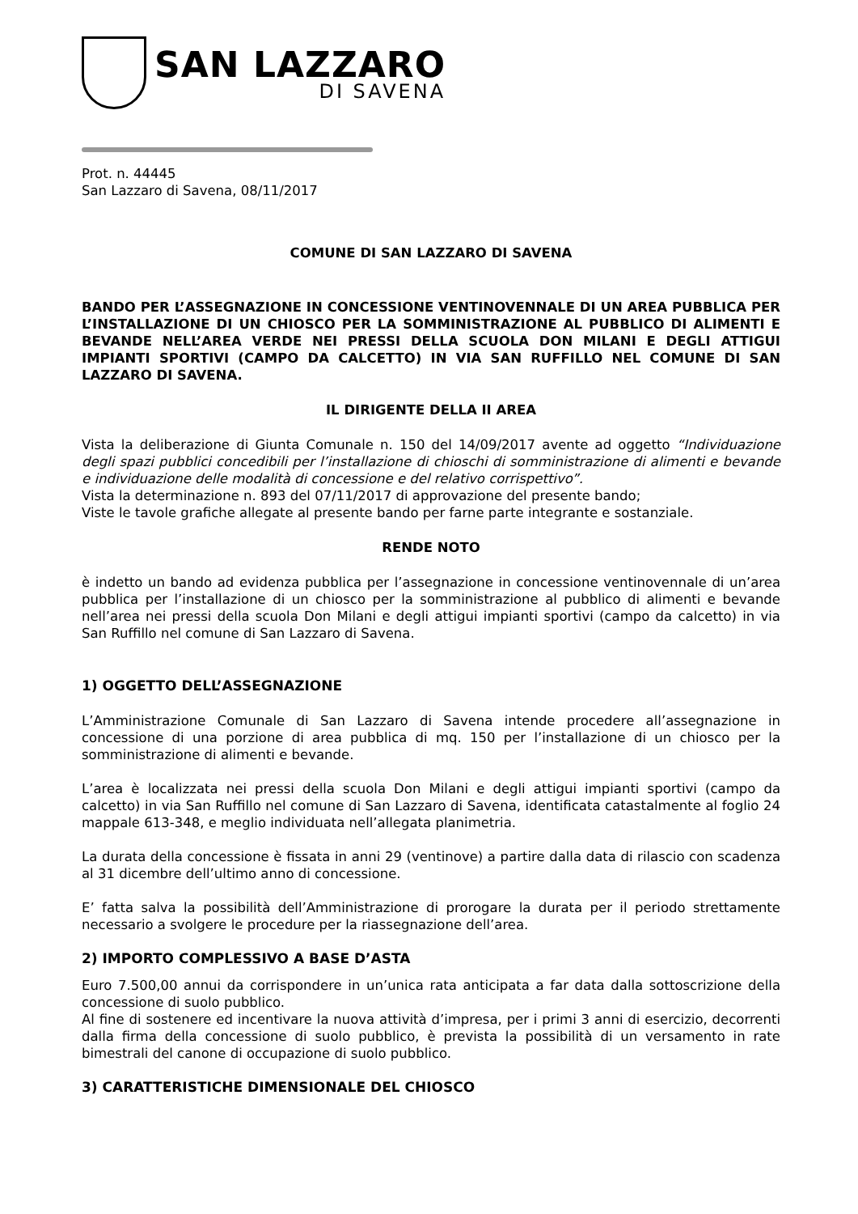SAN LAZZARO
DI SAVENA
Prot. n. 44445
San Lazzaro di Savena, 08/11/2017
COMUNE DI SAN LAZZARO DI SAVENA
BANDO PER L’ASSEGNAZIONE IN CONCESSIONE VENTINOVENNALE DI UN AREA PUBBLICA PER L’INSTALLAZIONE DI UN CHIOSCO PER LA SOMMINISTRAZIONE AL PUBBLICO DI ALIMENTI E BEVANDE NELL’AREA VERDE NEI PRESSI DELLA SCUOLA DON MILANI E DEGLI ATTIGUI IMPIANTI SPORTIVI (CAMPO DA CALCETTO) IN VIA SAN RUFFILLO NEL COMUNE DI SAN LAZZARO DI SAVENA.
IL DIRIGENTE DELLA II AREA
Vista la deliberazione di Giunta Comunale n. 150 del 14/09/2017 avente ad oggetto “Individuazione degli spazi pubblici concedibili per l’installazione di chioschi di somministrazione di alimenti e bevande e individuazione delle modalità di concessione e del relativo corrispettivo”.
Vista la determinazione n. 893 del 07/11/2017 di approvazione del presente bando;
Viste le tavole grafiche allegate al presente bando per farne parte integrante e sostanziale.
RENDE NOTO
è indetto un bando ad evidenza pubblica per l’assegnazione in concessione ventinovennale di un’area pubblica per l’installazione di un chiosco per la somministrazione al pubblico di alimenti e bevande nell’area nei pressi della scuola Don Milani e degli attigui impianti sportivi (campo da calcetto) in via San Ruffillo nel comune di San Lazzaro di Savena.
1) OGGETTO DELL’ASSEGNAZIONE
L’Amministrazione Comunale di San Lazzaro di Savena intende procedere all’assegnazione in concessione di una porzione di area pubblica di mq. 150 per l’installazione di un chiosco per la somministrazione di alimenti e bevande.
L’area è localizzata nei pressi della scuola Don Milani e degli attigui impianti sportivi (campo da calcetto) in via San Ruffillo nel comune di San Lazzaro di Savena, identificata catastalmente al foglio 24 mappale 613-348, e meglio individuata nell’allegata planimetria.
La durata della concessione è fissata in anni 29 (ventinove) a partire dalla data di rilascio con scadenza al 31 dicembre dell’ultimo anno di concessione.
E’ fatta salva la possibilità dell’Amministrazione di prorogare la durata per il periodo strettamente necessario a svolgere le procedure per la riassegnazione dell’area.
2) IMPORTO COMPLESSIVO A BASE D’ASTA
Euro 7.500,00 annui da corrispondere in un’unica rata anticipata a far data dalla sottoscrizione della concessione di suolo pubblico.
Al fine di sostenere ed incentivare la nuova attività d’impresa, per i primi 3 anni di esercizio, decorrenti dalla firma della concessione di suolo pubblico, è prevista la possibilità di un versamento in rate bimestrali del canone di occupazione di suolo pubblico.
3) CARATTERISTICHE DIMENSIONALE DEL CHIOSCO